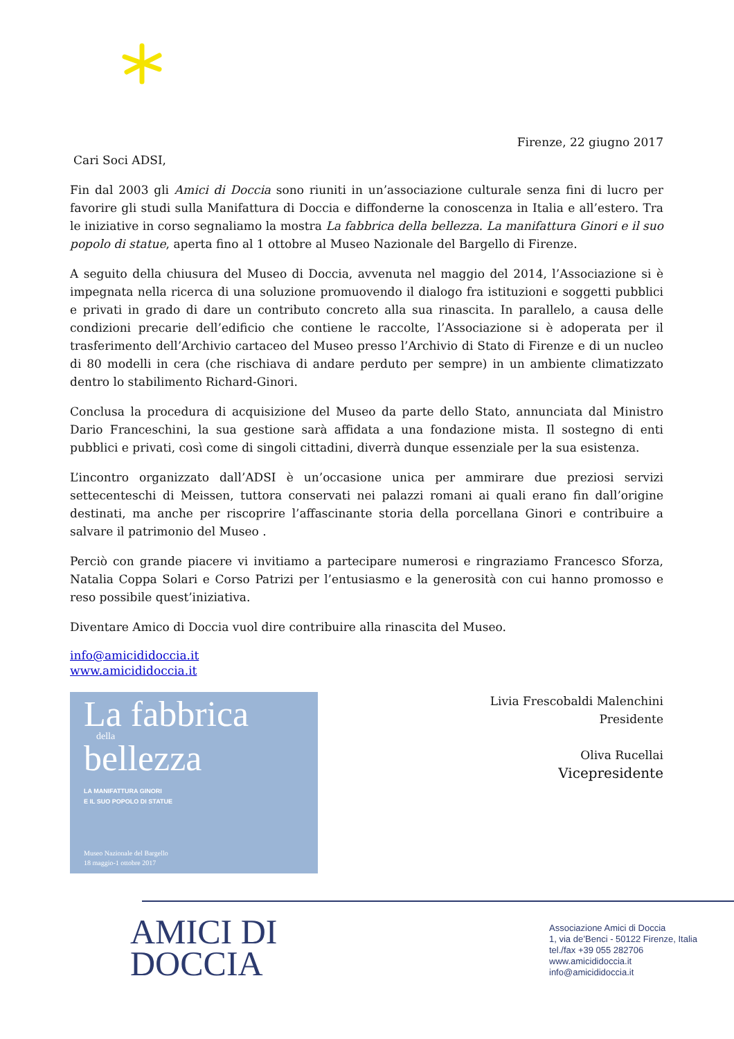Firenze, 22 giugno 2017
Cari Soci ADSI,
Fin dal 2003 gli Amici di Doccia sono riuniti in un’associazione culturale senza fini di lucro per favorire gli studi sulla Manifattura di Doccia e diffonderne la conoscenza in Italia e all’estero. Tra le iniziative in corso segnaliamo la mostra La fabbrica della bellezza. La manifattura Ginori e il suo popolo di statue, aperta fino al 1 ottobre al Museo Nazionale del Bargello di Firenze.
A seguito della chiusura del Museo di Doccia, avvenuta nel maggio del 2014, l’Associazione si è impegnata nella ricerca di una soluzione promuovendo il dialogo fra istituzioni e soggetti pubblici e privati in grado di dare un contributo concreto alla sua rinascita. In parallelo, a causa delle condizioni precarie dell’edificio che contiene le raccolte, l’Associazione si è adoperata per il trasferimento dell’Archivio cartaceo del Museo presso l’Archivio di Stato di Firenze e di un nucleo di 80 modelli in cera (che rischiava di andare perduto per sempre) in un ambiente climatizzato dentro lo stabilimento Richard-Ginori.
Conclusa la procedura di acquisizione del Museo da parte dello Stato, annunciata dal Ministro Dario Franceschini, la sua gestione sarà affidata a una fondazione mista. Il sostegno di enti pubblici e privati, così come di singoli cittadini, diverrà dunque essenziale per la sua esistenza.
L’incontro organizzato dall’ADSI è un’occasione unica per ammirare due preziosi servizi settecenteschi di Meissen, tuttora conservati nei palazzi romani ai quali erano fin dall’origine destinati, ma anche per riscoprire l’affascinante storia della porcellana Ginori e contribuire a salvare il patrimonio del Museo .
Perciò con grande piacere vi invitiamo a partecipare numerosi e ringraziamo Francesco Sforza, Natalia Coppa Solari e Corso Patrizi per l’entusiasmo e la generosità con cui hanno promosso e reso possibile quest’iniziativa.
Diventare Amico di Doccia vuol dire contribuire alla rinascita del Museo.
info@amicididoccia.it
www.amicididoccia.it
La fabbrica
della
bellezza
LA MANIFATTURA GINORI
E IL SUO POPOLO DI STATUE
Museo Nazionale del Bargello
18 maggio-1 ottobre 2017
Livia Frescobaldi Malenchini
Presidente
Oliva Rucellai
Vicepresidente
AMICI DI
DOCCIA
Associazione Amici di Doccia
1, via de’Benci - 50122 Firenze, Italia
tel./fax +39 055 282706
www.amicididoccia.it
info@amicididoccia.it